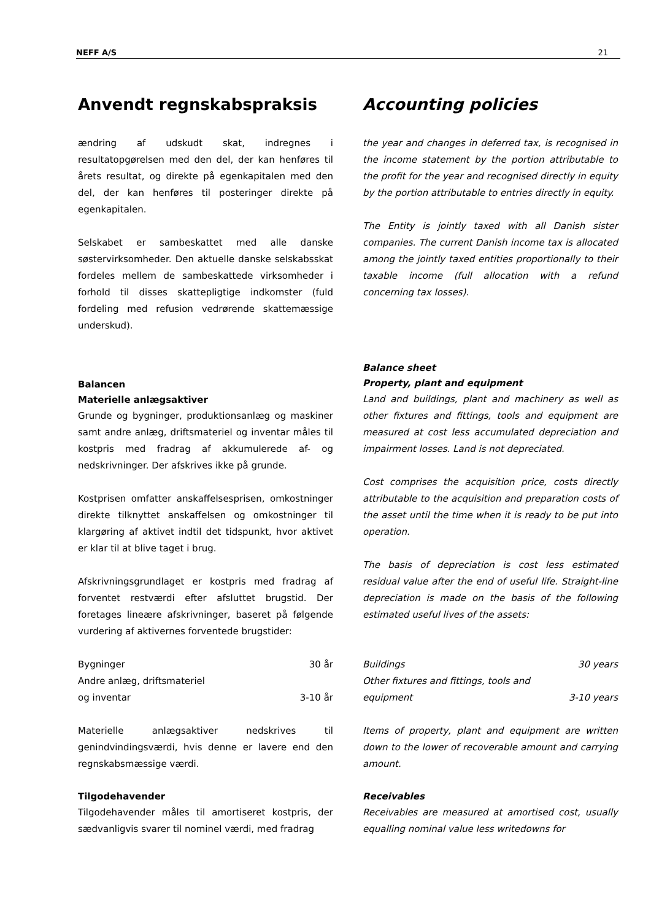NEFF A/S 21
Anvendt regnskabspraksis
ændring af udskudt skat, indregnes i resultatopgørelsen med den del, der kan henføres til årets resultat, og direkte på egenkapitalen med den del, der kan henføres til posteringer direkte på egenkapitalen.
Selskabet er sambeskattet med alle danske søstervirksomheder. Den aktuelle danske selskabsskat fordeles mellem de sambeskattede virksomheder i forhold til disses skattepligtige indkomster (fuld fordeling med refusion vedrørende skattemæssige underskud).
Balancen
Materielle anlægsaktiver
Grunde og bygninger, produktionsanlæg og maskiner samt andre anlæg, driftsmateriel og inventar måles til kostpris med fradrag af akkumulerede af- og nedskrivninger. Der afskrives ikke på grunde.
Kostprisen omfatter anskaffelsesprisen, omkostninger direkte tilknyttet anskaffelsen og omkostninger til klargøring af aktivet indtil det tidspunkt, hvor aktivet er klar til at blive taget i brug.
Afskrivningsgrundlaget er kostpris med fradrag af forventet restværdi efter afsluttet brugstid. Der foretages lineære afskrivninger, baseret på følgende vurdering af aktivernes forventede brugstider:
| Bygninger | 30 år |
| Andre anlæg, driftsmateriel og inventar | 3-10 år |
Materielle anlægsaktiver nedskrives til genindvindingsværdi, hvis denne er lavere end den regnskabsmæssige værdi.
Tilgodehavender
Tilgodehavender måles til amortiseret kostpris, der sædvanligvis svarer til nominel værdi, med fradrag
Accounting policies
the year and changes in deferred tax, is recognised in the income statement by the portion attributable to the profit for the year and recognised directly in equity by the portion attributable to entries directly in equity.
The Entity is jointly taxed with all Danish sister companies. The current Danish income tax is allocated among the jointly taxed entities proportionally to their taxable income (full allocation with a refund concerning tax losses).
Balance sheet
Property, plant and equipment
Land and buildings, plant and machinery as well as other fixtures and fittings, tools and equipment are measured at cost less accumulated depreciation and impairment losses. Land is not depreciated.
Cost comprises the acquisition price, costs directly attributable to the acquisition and preparation costs of the asset until the time when it is ready to be put into operation.
The basis of depreciation is cost less estimated residual value after the end of useful life. Straight-line depreciation is made on the basis of the following estimated useful lives of the assets:
| Buildings | 30 years |
| Other fixtures and fittings, tools and equipment | 3-10 years |
Items of property, plant and equipment are written down to the lower of recoverable amount and carrying amount.
Receivables
Receivables are measured at amortised cost, usually equalling nominal value less writedowns for